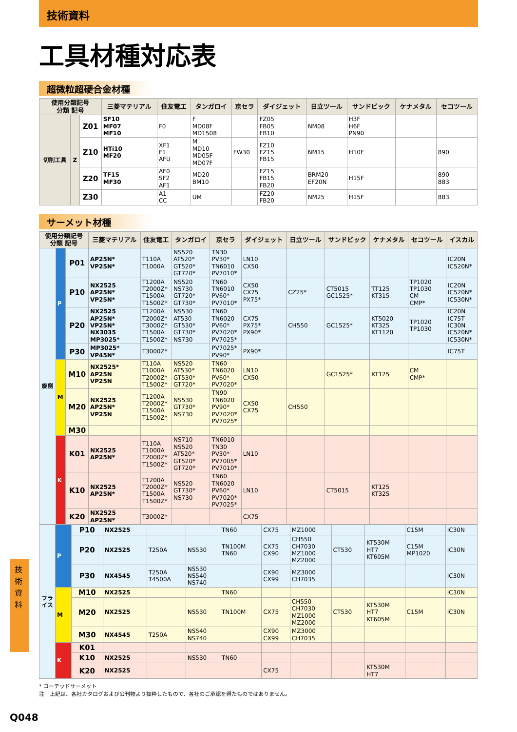技術資料
工具材種対応表
超微粒超硬合金材種
| 使用分類記号 分類 記号 | | | 三菱マテリアル | 住友電工 | タンガロイ | 京セラ | ダイジェット | 日立ツール | サンドビック | ケナメタル | セコツール |
| --- | --- | --- | --- | --- | --- | --- | --- | --- | --- | --- | --- |
| 切削工具 | Z | Z01 | SF10 MF07 MF10 | F0 | F MD08F MD1508 | | FZ05 FB05 FB10 | NM08 | H3F H6F PN90 | | |
| | | Z10 | HTi10 MF20 | XF1 F1 AFU | M MD10 MD05F MD07F | FW30 | FZ10 FZ15 FB15 | NM15 | H10F | | 890 |
| | | Z20 | TF15 MF30 | AF0 SF2 AF1 | MD20 BM10 | | FZ15 FB15 FB20 | BRM20 EF20N | H15F | | 890 883 |
| | | Z30 | | A1 CC | UM | | FZ20 FB20 | NM25 | H15F | | 883 |
サーメット材種
| 使用分類記号 分類 記号 | | | 三菱マテリアル | 住友電工 | タンガロイ | 京セラ | ダイジェット | 日立ツール | サンドビック | ケナメタル | セコツール | イスカル |
| --- | --- | --- | --- | --- | --- | --- | --- | --- | --- | --- | --- | --- |
| 旋削 | P | P01 | AP25N* VP25N* | T110A T1000A | NS520 AT520* GT520* GT720* | TN30 PV30* TN6010 PV7010* | LN10 CX50 | | | | | IC20N IC520N* |
| | | P10 | NX2525 AP25N* VP25N* | T1200A T2000Z* T1500A T1500Z* | NS520 NS730 GT720* GT730* | TN60 TN6010 PV60* PV7010* | CX50 CX75 PX75* | CZ25* | CT5015 GC1525* | TT125 KT315 | TP1020 TP1030 CM CMP* | IC20N IC520N* IC530N* |
| | | P20 | NX2525 AP25N* VP25N* NX3035 MP3025* | T1200A T2000Z* T3000Z* T1500A T1500Z* | NS530 AT530 GT530* GT730* NS730 | TN60 TN6020 PV60* PV7020* PV7025* | CX75 PX75* PX90* | CH550 | GC1525* | KT5020 KT325 KT1120 | TP1020 TP1030 | IC20N IC75T IC30N IC520N* IC530N* |
| | | P30 | MP3025* VP45N* | T3000Z* | | PV7025* PV90* | PX90* | | | | | IC75T |
| | M | M10 | NX2525* AP25N VP25N | T110A T1000A T2000Z* T1500Z* | NS520 AT530* GT530* GT720* | TN60 TN6020 PV60* PV7020* | LN10 CX50 | | GC1525* | KT125 | CM CMP* | |
| | | M20 | NX2525 AP25N* VP25N | T1200A T2000Z* T1500A T1500Z* | NS530 GT730* NS730 | TN90 TN6020 PV90* PV7020* PV7025* | CX50 CX75 | CH550 | | | | |
| | | M30 | | | | | | | | | | |
| | K | K01 | NX2525 AP25N* | T110A T1000A T2000Z* T1500Z* | NS710 NS520 AT520* GT520* GT720* | TN6010 TN30 PV30* PV7005* PV7010* | LN10 | | | | | |
| | | K10 | NX2525 AP25N* | T1200A T2000Z* T1500A T1500Z* | NS520 GT730* NS730 | TN60 TN6020 PV60* PV7020* PV7025* | LN10 | | CT5015 | KT125 KT325 | | |
| | | K20 | NX2525 AP25N* | T3000Z* | | | CX75 | | | | | |
| フライス | P | P10 | NX2525 | | | TN60 | CX75 | MZ1000 | | | C15M | IC30N |
| | | P20 | NX2525 | T250A | NS530 | TN100M TN60 | CX75 CX90 | CH550 CH7030 MZ1000 MZ2000 | CT530 | KT530M HT7 KT605M | C15M MP1020 | IC30N |
| | | P30 | NX4545 | T250A T4500A | NS530 NS540 NS740 | | CX90 CX99 | MZ3000 CH7035 | | | | IC30N |
| | M | M10 | NX2525 | | | TN60 | | | | | | IC30N |
| | | M20 | NX2525 | | NS530 | TN100M | CX75 | CH550 CH7030 MZ1000 MZ2000 | CT530 | KT530M HT7 KT605M | C15M | IC30N |
| | | M30 | NX4545 | T250A | NS540 NS740 | | CX90 CX99 | MZ3000 CH7035 | | | | |
| | K | K01 | | | | | | | | | | |
| | | K10 | NX2525 | | NS530 | TN60 | | | | | | |
| | | K20 | NX2525 | | | | CX75 | | | KT530M HT7 | | |
* コーテッドサーメット
注　上記は、各社カタログおよび公刊物より抜粋したもので、各社のご承認を得たものではありません。
技術資料
Q048